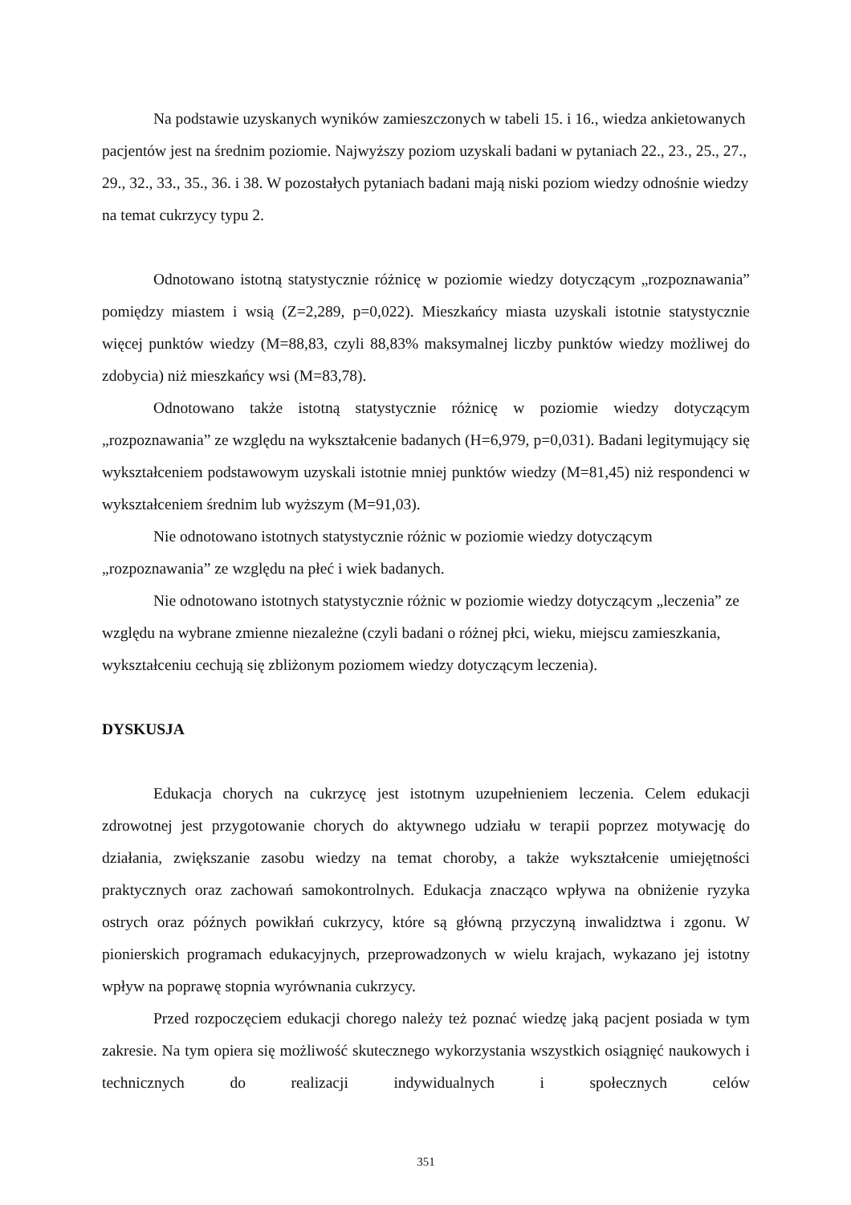Na podstawie uzyskanych wyników zamieszczonych w tabeli 15. i 16., wiedza ankietowanych pacjentów jest na średnim poziomie. Najwyższy poziom uzyskali badani w pytaniach 22., 23., 25., 27., 29., 32., 33., 35., 36. i 38. W pozostałych pytaniach badani mają niski poziom wiedzy odnośnie wiedzy na temat cukrzycy typu 2.
Odnotowano istotną statystycznie różnicę w poziomie wiedzy dotyczącym „rozpoznawania” pomiędzy miastem i wsią (Z=2,289, p=0,022). Mieszkańcy miasta uzyskali istotnie statystycznie więcej punktów wiedzy (M=88,83, czyli 88,83% maksymalnej liczby punktów wiedzy możliwej do zdobycia) niż mieszkańcy wsi (M=83,78).
Odnotowano także istotną statystycznie różnicę w poziomie wiedzy dotyczącym „rozpoznawania” ze względu na wykształcenie badanych (H=6,979, p=0,031). Badani legitymujący się wykształceniem podstawowym uzyskali istotnie mniej punktów wiedzy (M=81,45) niż respondenci w wykształceniem średnim lub wyższym (M=91,03).
Nie odnotowano istotnych statystycznie różnic w poziomie wiedzy dotyczącym „rozpoznawania” ze względu na płeć i wiek badanych.
Nie odnotowano istotnych statystycznie różnic w poziomie wiedzy dotyczącym „leczenia” ze względu na wybrane zmienne niezależne (czyli badani o różnej płci, wieku, miejscu zamieszkania, wykształceniu cechują się zbliżonym poziomem wiedzy dotyczącym leczenia).
DYSKUSJA
Edukacja chorych na cukrzycę jest istotnym uzupełnieniem leczenia. Celem edukacji zdrowotnej jest przygotowanie chorych do aktywnego udziału w terapii poprzez motywację do działania, zwiększanie zasobu wiedzy na temat choroby, a także wykształcenie umiejętności praktycznych oraz zachowań samokontrolnych. Edukacja znacząco wpływa na obniżenie ryzyka ostrych oraz późnych powikłań cukrzycy, które są główną przyczyną inwalidztwa i zgonu. W pionierskich programach edukacyjnych, przeprowadzonych w wielu krajach, wykazano jej istotny wpływ na poprawę stopnia wyrównania cukrzycy.
Przed rozpoczęciem edukacji chorego należy też poznać wiedzę jaką pacjent posiada w tym zakresie. Na tym opiera się możliwość skutecznego wykorzystania wszystkich osiągnięć naukowych i technicznych do realizacji indywidualnych i społecznych celów
351